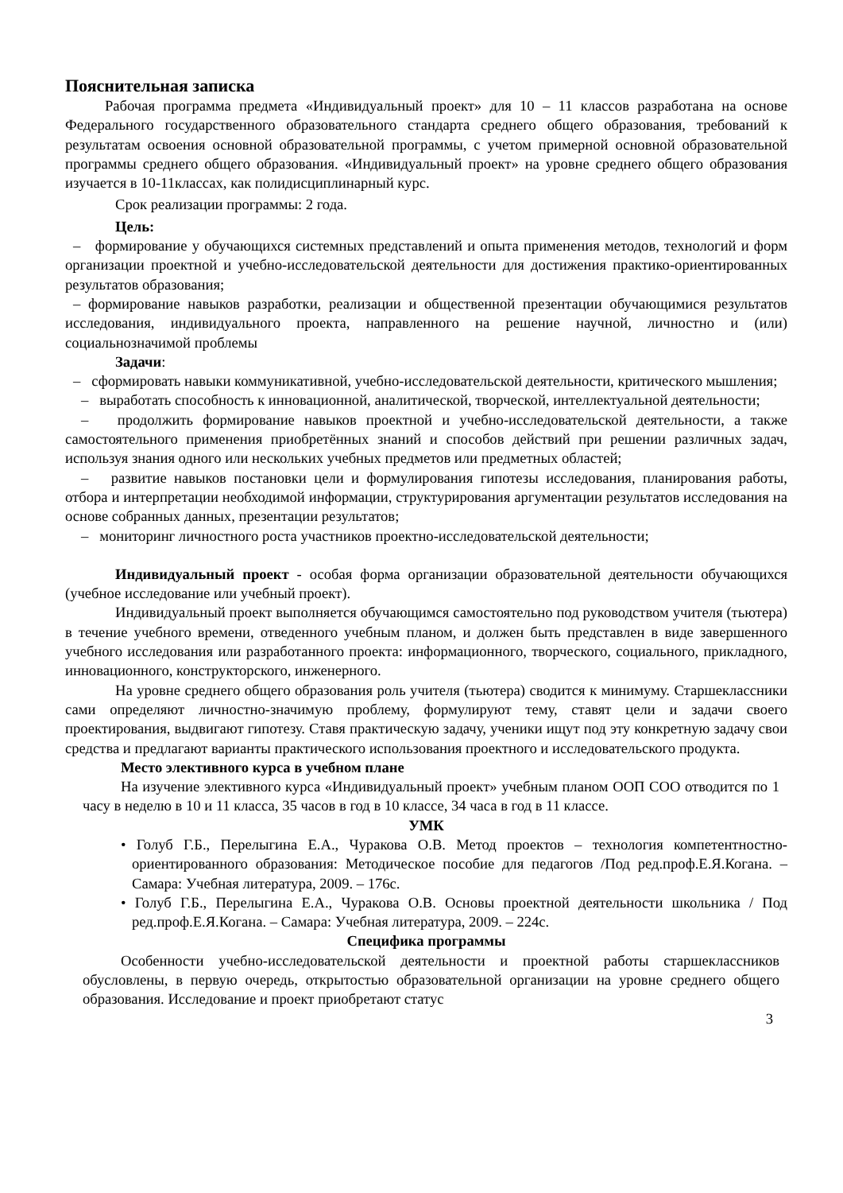Пояснительная записка
Рабочая программа предмета «Индивидуальный проект» для 10 – 11 классов разработана на основе Федерального государственного образовательного стандарта среднего общего образования, требований к результатам освоения основной образовательной программы, с учетом примерной основной образовательной программы среднего общего образования. «Индивидуальный проект» на уровне среднего общего образования изучается в 10-11классах, как полидисциплинарный курс.
Срок реализации программы: 2 года.
Цель:
– формирование у обучающихся системных представлений и опыта применения методов, технологий и форм организации проектной и учебно-исследовательской деятельности для достижения практико-ориентированных результатов образования;
– формирование навыков разработки, реализации и общественной презентации обучающимися результатов исследования, индивидуального проекта, направленного на решение научной, личностно и (или) социальнозначимой проблемы
Задачи:
– сформировать навыки коммуникативной, учебно-исследовательской деятельности, критического мышления;
– выработать способность к инновационной, аналитической, творческой, интеллектуальной деятельности;
– продолжить формирование навыков проектной и учебно-исследовательской деятельности, а также самостоятельного применения приобретённых знаний и способов действий при решении различных задач, используя знания одного или нескольких учебных предметов или предметных областей;
– развитие навыков постановки цели и формулирования гипотезы исследования, планирования работы, отбора и интерпретации необходимой информации, структурирования аргументации результатов исследования на основе собранных данных, презентации результатов;
– мониторинг личностного роста участников проектно-исследовательской деятельности;
Индивидуальный проект - особая форма организации образовательной деятельности обучающихся (учебное исследование или учебный проект).
Индивидуальный проект выполняется обучающимся самостоятельно под руководством учителя (тьютера) в течение учебного времени, отведенного учебным планом, и должен быть представлен в виде завершенного учебного исследования или разработанного проекта: информационного, творческого, социального, прикладного, инновационного, конструкторского, инженерного.
На уровне среднего общего образования роль учителя (тьютера) сводится к минимуму. Старшеклассники сами определяют личностно-значимую проблему, формулируют тему, ставят цели и задачи своего проектирования, выдвигают гипотезу. Ставя практическую задачу, ученики ищут под эту конкретную задачу свои средства и предлагают варианты практического использования проектного и исследовательского продукта.
Место элективного курса в учебном плане
На изучение элективного курса «Индивидуальный проект» учебным планом ООП СОО отводится по 1 часу в неделю в 10 и 11 класса, 35 часов в год в 10 классе, 34 часа в год в 11 классе.
УМК
• Голуб Г.Б., Перелыгина Е.А., Чуракова О.В. Метод проектов – технология компетентностно-ориентированного образования: Методическое пособие для педагогов /Под ред.проф.Е.Я.Когана. – Самара: Учебная литература, 2009. – 176с.
• Голуб Г.Б., Перелыгина Е.А., Чуракова О.В. Основы проектной деятельности школьника / Под ред.проф.Е.Я.Когана. – Самара: Учебная литература, 2009. – 224с.
Специфика программы
Особенности учебно-исследовательской деятельности и проектной работы старшеклассников обусловлены, в первую очередь, открытостью образовательной организации на уровне среднего общего образования. Исследование и проект приобретают статус
3